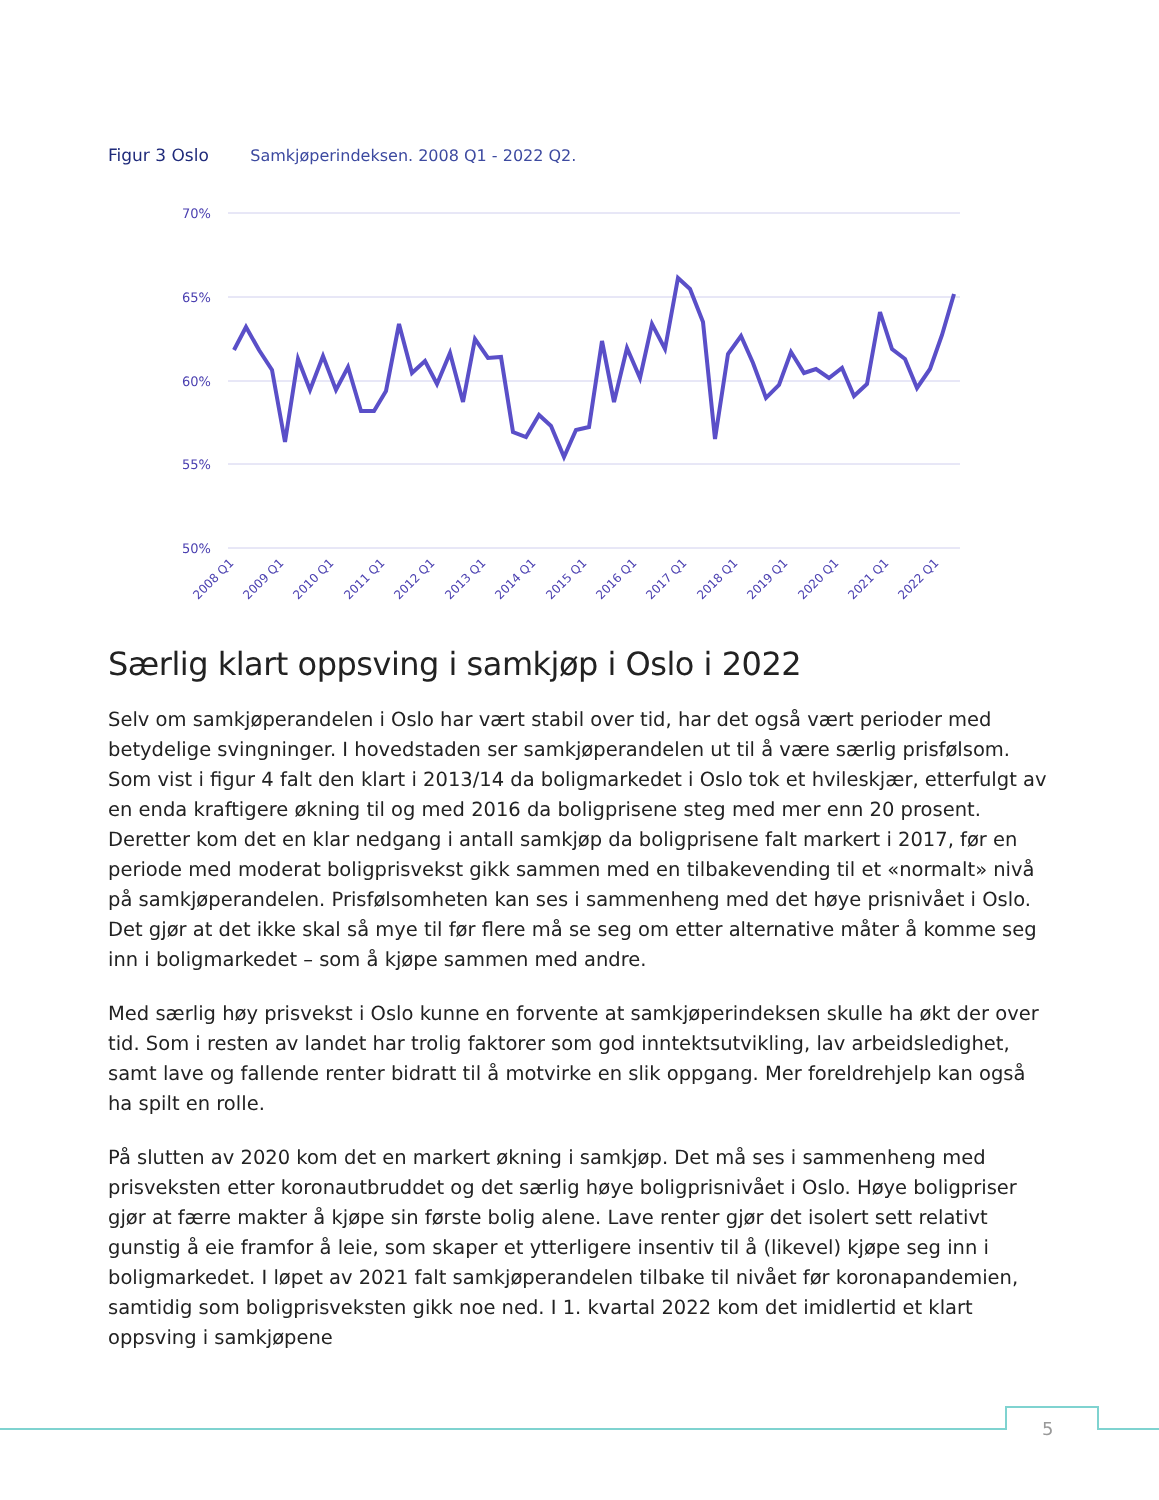Figur 3 Oslo Samkjøperindeksen. 2008 Q1 - 2022 Q2.
70%
65%
60%
55%
50%
2008 Q1
2009 Q1
2010 Q1
2011 Q1
2012 Q1
2013 Q1
2014 Q1
2015 Q1
2016 Q1
2017 Q1
2018 Q1
2019 Q1
2020 Q1
2021 Q1
2022 Q1
Særlig klart oppsving i samkjøp i Oslo i 2022
Selv om samkjøperandelen i Oslo har vært stabil over tid, har det også vært perioder med betydelige svingninger. I hovedstaden ser samkjøperandelen ut til å være særlig prisfølsom. Som vist i figur 4 falt den klart i 2013/14 da boligmarkedet i Oslo tok et hvileskjær, etterfulgt av en enda kraftigere økning til og med 2016 da boligprisene steg med mer enn 20 prosent. Deretter kom det en klar nedgang i antall samkjøp da boligprisene falt markert i 2017, før en periode med moderat boligprisvekst gikk sammen med en tilbakevending til et «normalt» nivå på samkjøperandelen. Prisfølsomheten kan ses i sammenheng med det høye prisnivået i Oslo. Det gjør at det ikke skal så mye til før flere må se seg om etter alternative måter å komme seg inn i boligmarkedet – som å kjøpe sammen med andre.
Med særlig høy prisvekst i Oslo kunne en forvente at samkjøperindeksen skulle ha økt der over tid. Som i resten av landet har trolig faktorer som god inntektsutvikling, lav arbeidsledighet, samt lave og fallende renter bidratt til å motvirke en slik oppgang. Mer foreldrehjelp kan også ha spilt en rolle.
På slutten av 2020 kom det en markert økning i samkjøp. Det må ses i sammenheng med prisveksten etter koronautbruddet og det særlig høye boligprisnivået i Oslo. Høye boligpriser gjør at færre makter å kjøpe sin første bolig alene. Lave renter gjør det isolert sett relativt gunstig å eie framfor å leie, som skaper et ytterligere insentiv til å (likevel) kjøpe seg inn i boligmarkedet. I løpet av 2021 falt samkjøperandelen tilbake til nivået før koronapandemien, samtidig som boligprisveksten gikk noe ned. I 1. kvartal 2022 kom det imidlertid et klart oppsving i samkjøpene
5